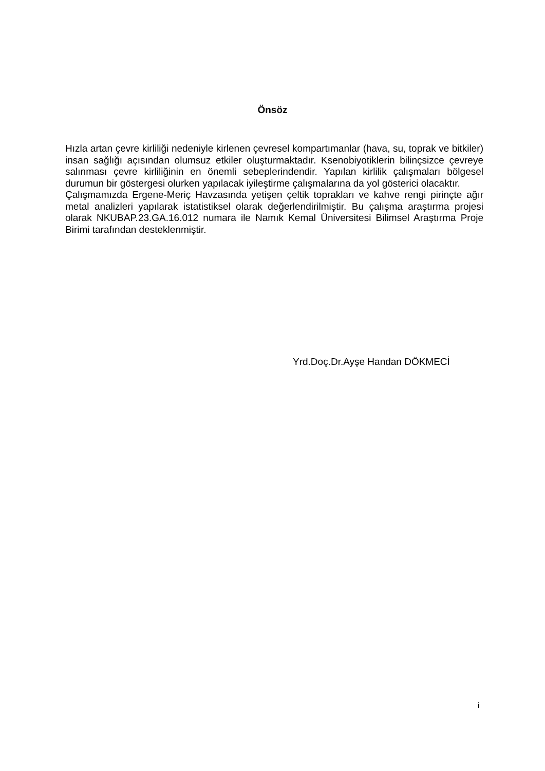Önsöz
Hızla artan çevre kirliliği nedeniyle kirlenen çevresel kompartımanlar (hava, su, toprak ve bitkiler) insan sağlığı açısından olumsuz etkiler oluşturmaktadır. Ksenobiyotiklerin bilinçsizce çevreye salınması çevre kirliliğinin en önemli sebeplerindendir. Yapılan kirlilik çalışmaları bölgesel durumun bir göstergesi olurken yapılacak iyileştirme çalışmalarına da yol gösterici olacaktır.
Çalışmamızda Ergene-Meriç Havzasında yetişen çeltik toprakları ve kahve rengi pirinçte ağır metal analizleri yapılarak istatistiksel olarak değerlendirilmiştir. Bu çalışma araştırma projesi olarak NKUBAP.23.GA.16.012 numara ile Namık Kemal Üniversitesi Bilimsel Araştırma Proje Birimi tarafından desteklenmiştir.
Yrd.Doç.Dr.Ayşe Handan DÖKMECİ
i